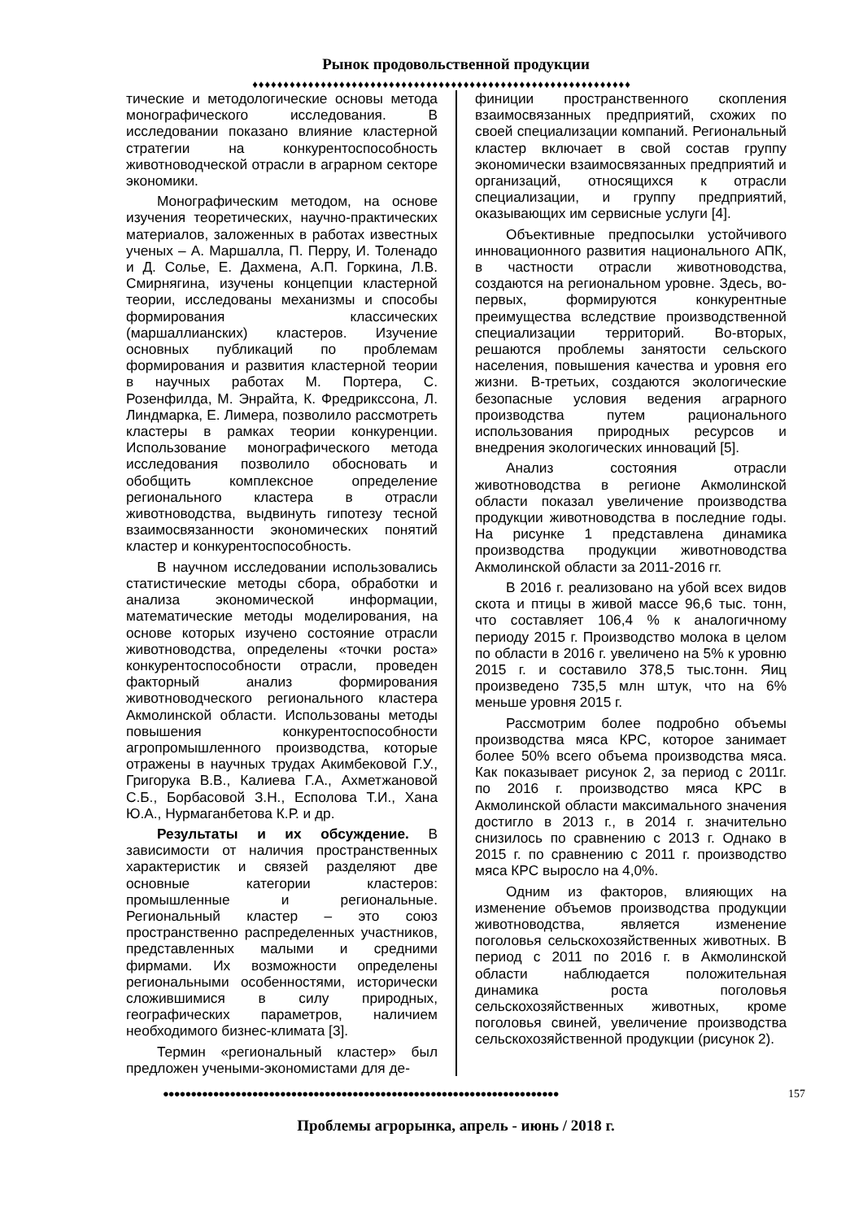Рынок продовольственной продукции
♦♦♦♦♦♦♦♦♦♦♦♦♦♦♦♦♦♦♦♦♦♦♦♦♦♦♦♦♦♦♦♦♦♦♦♦♦♦♦♦♦♦♦♦♦♦♦♦♦♦♦♦♦♦♦♦♦♦♦♦♦
тические и методологические основы метода монографического исследования. В исследовании показано влияние кластерной стратегии на конкурентоспособность животноводческой отрасли в аграрном секторе экономики.
Монографическим методом, на основе изучения теоретических, научно-практических материалов, заложенных в работах известных ученых – А. Маршалла, П. Перру, И. Толенадо и Д. Солье, Е. Дахмена, А.П. Горкина, Л.В. Смирнягина, изучены концепции кластерной теории, исследованы механизмы и способы формирования классических (маршаллианских) кластеров. Изучение основных публикаций по проблемам формирования и развития кластерной теории в научных работах М. Портера, С. Розенфилда, М. Энрайта, К. Фредрикссона, Л. Линдмарка, Е. Лимера, позволило рассмотреть кластеры в рамках теории конкуренции. Использование монографического метода исследования позволило обосновать и обобщить комплексное определение регионального кластера в отрасли животноводства, выдвинуть гипотезу тесной взаимосвязанности экономических понятий кластер и конкурентоспособность.
В научном исследовании использовались статистические методы сбора, обработки и анализа экономической информации, математические методы моделирования, на основе которых изучено состояние отрасли животноводства, определены «точки роста» конкурентоспособности отрасли, проведен факторный анализ формирования животноводческого регионального кластера Акмолинской области. Использованы методы повышения конкурентоспособности агропромышленного производства, которые отражены в научных трудах Акимбековой Г.У., Григорука В.В., Калиева Г.А., Ахметжановой С.Б., Борбасовой З.Н., Есполова Т.И., Хана Ю.А., Нурмаганбетова К.Р. и др.
Результаты и их обсуждение. В зависимости от наличия пространственных характеристик и связей разделяют две основные категории кластеров: промышленные и региональные. Региональный кластер – это союз пространственно распределенных участников, представленных малыми и средними фирмами. Их возможности определены региональными особенностями, исторически сложившимися в силу природных, географических параметров, наличием необходимого бизнес-климата [3].
Термин «региональный кластер» был предложен учеными-экономистами для де-
финиции пространственного скопления взаимосвязанных предприятий, схожих по своей специализации компаний. Региональный кластер включает в свой состав группу экономически взаимосвязанных предприятий и организаций, относящихся к отрасли специализации, и группу предприятий, оказывающих им сервисные услуги [4].
Объективные предпосылки устойчивого инновационного развития национального АПК, в частности отрасли животноводства, создаются на региональном уровне. Здесь, во-первых, формируются конкурентные преимущества вследствие производственной специализации территорий. Во-вторых, решаются проблемы занятости сельского населения, повышения качества и уровня его жизни. В-третьих, создаются экологические безопасные условия ведения аграрного производства путем рационального использования природных ресурсов и внедрения экологических инноваций [5].
Анализ состояния отрасли животноводства в регионе Акмолинской области показал увеличение производства продукции животноводства в последние годы. На рисунке 1 представлена динамика производства продукции животноводства Акмолинской области за 2011-2016 гг.
В 2016 г. реализовано на убой всех видов скота и птицы в живой массе 96,6 тыс. тонн, что составляет 106,4 % к аналогичному периоду 2015 г. Производство молока в целом по области в 2016 г. увеличено на 5% к уровню 2015 г. и составило 378,5 тыс.тонн. Яиц произведено 735,5 млн штук, что на 6% меньше уровня 2015 г.
Рассмотрим более подробно объемы производства мяса КРС, которое занимает более 50% всего объема производства мяса. Как показывает рисунок 2, за период с 2011г. по 2016 г. производство мяса КРС в Акмолинской области максимального значения достигло в 2013 г., в 2014 г. значительно снизилось по сравнению с 2013 г. Однако в 2015 г. по сравнению с 2011 г. производство мяса КРС выросло на 4,0%.
Одним из факторов, влияющих на изменение объемов производства продукции животноводства, является изменение поголовья сельскохозяйственных животных. В период с 2011 по 2016 г. в Акмолинской области наблюдается положительная динамика роста поголовья сельскохозяйственных животных, кроме поголовья свиней, увеличение производства сельскохозяйственной продукции (рисунок 2).
●●●●●●●●●●●●●●●●●●●●●●●●●●●●●●●●●●●●●●●●●●●●●●●●●●●●●●●●●●●●●●●●●●●●●●● 157
Проблемы агрорынка, апрель - июнь / 2018 г.